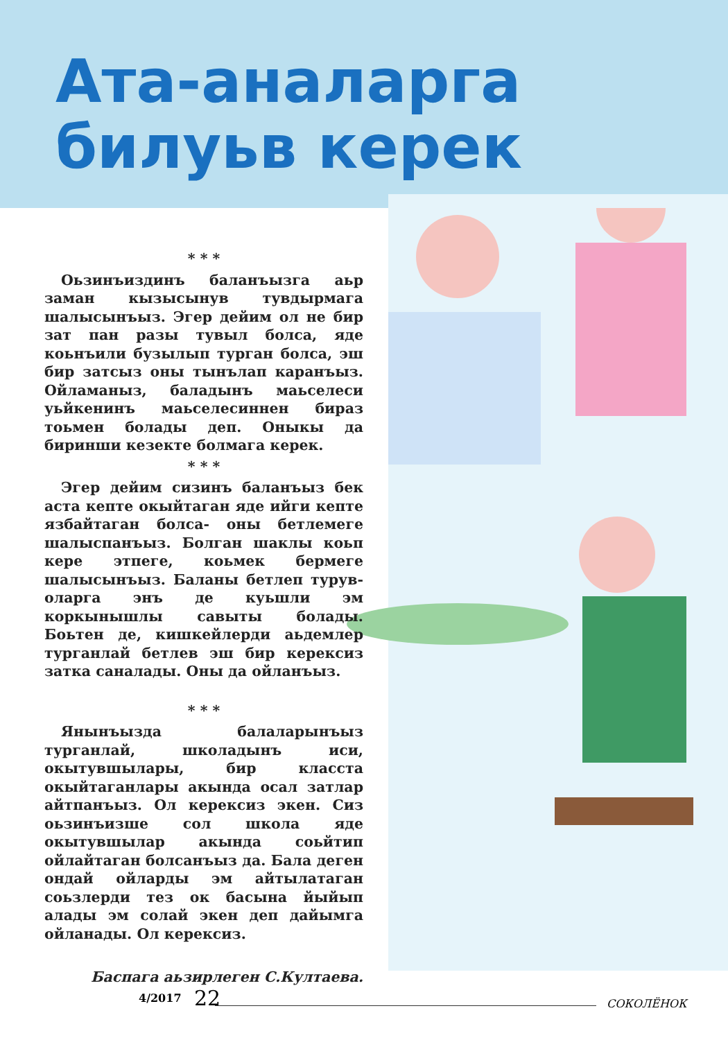Ата-аналарга
билуьв керек
* * *
Оьзинъиздинъ баланъызга аьр заман кызысынув тувдырмага шалысынъыз. Эгер дейим ол не бир зат пан разы тувыл болса, яде коьнъили бузылып турган болса, эш бир затсыз оны тынълап каранъыз. Ойламаныз, баладынъ маьселеси уьйкенинъ маьселесиннен бираз тоьмен болады деп. Оныкы да биринши кезекте болмага керек.
* * *
Эгер дейим сизинъ баланъыз бек аста кепте окыйтаган яде ийги кепте язбайтаган болса- оны бетлемеге шалыспанъыз. Болган шаклы коьп кере этпеге, коьмек бермеге шалысынъыз. Баланы бетлеп турув-оларга энъ де куьшли эм коркынышлы савыты болады. Боьтен де, кишкейлерди аьдемлер турганлай бетлев эш бир керексиз затка саналады. Оны да ойланъыз.
* * *
Янынъызда балаларынъыз турганлай, школадынъ иси, окытувшылары, бир класста окыйтаганлары акында осал затлар айтпанъыз. Ол керексиз экен. Сиз оьзинъизше сол школа яде окытувшылар акында соьйтип ойлайтаган болсанъыз да. Бала деген ондай ойларды эм айтылатаган соьзлерди тез ок басына йыйып алады эм солай экен деп дайымга ойланады. Ол керексиз.
Баспага аьзирлеген С.Култаева.
4/2017 22 СОКОЛЁНОК